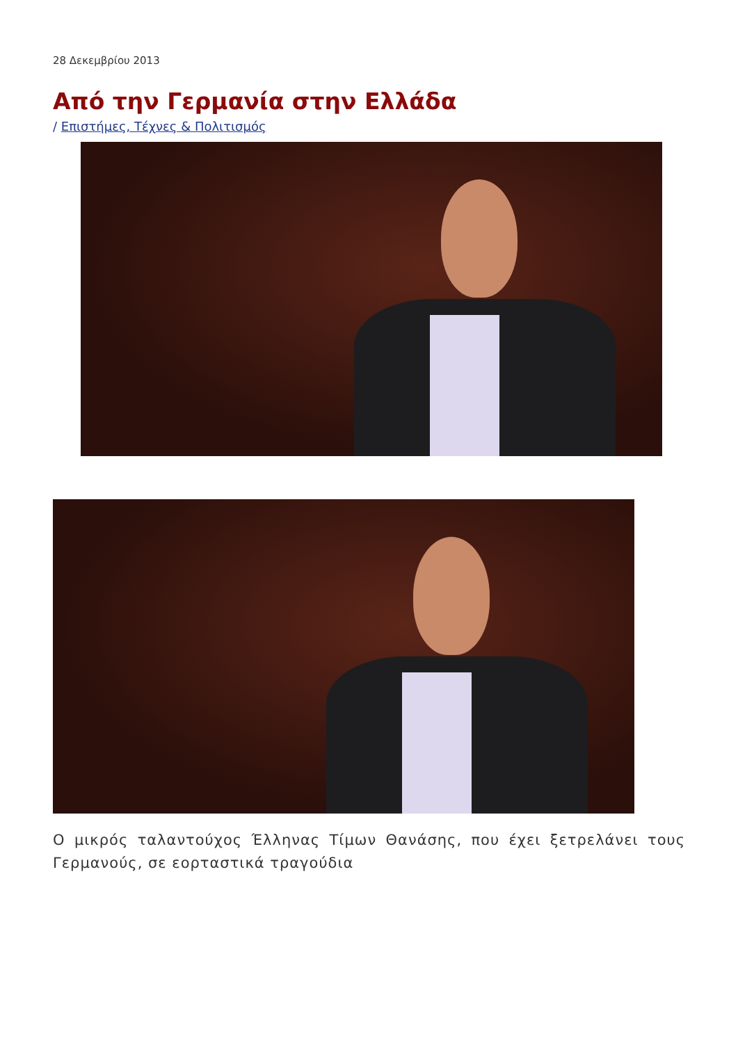28 Δεκεμβρίου 2013
Από την Γερμανία στην Ελλάδα
/ Επιστήμες, Τέχνες & Πολιτισμός
Ο μικρός ταλαντούχος Έλληνας Τίμων Θανάσης, που έχει ξετρελάνει τους Γερμανούς, σε εορταστικά τραγούδια